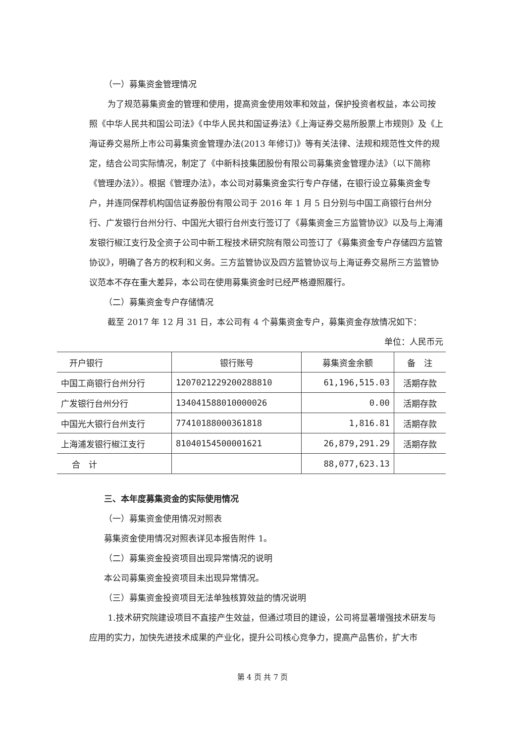（一）募集资金管理情况
为了规范募集资金的管理和使用，提高资金使用效率和效益，保护投资者权益，本公司按照《中华人民共和国公司法》《中华人民共和国证券法》《上海证券交易所股票上市规则》及《上海证券交易所上市公司募集资金管理办法(2013 年修订)》等有关法律、法规和规范性文件的规定，结合公司实际情况，制定了《中新科技集团股份有限公司募集资金管理办法》（以下简称《管理办法》）。根据《管理办法》，本公司对募集资金实行专户存储，在银行设立募集资金专户，并连同保荐机构国信证券股份有限公司于 2016 年 1 月 5 日分别与中国工商银行台州分行、广发银行台州分行、中国光大银行台州支行签订了《募集资金三方监管协议》以及与上海浦发银行椒江支行及全资子公司中新工程技术研究院有限公司签订了《募集资金专户存储四方监管协议》，明确了各方的权利和义务。三方监管协议及四方监管协议与上海证券交易所三方监管协议范本不存在重大差异，本公司在使用募集资金时已经严格遵照履行。
（二）募集资金专户存储情况
截至 2017 年 12 月 31 日，本公司有 4 个募集资金专户，募集资金存放情况如下：
单位：人民币元
| 开户银行 | 银行账号 | 募集资金余额 | 备 注 |
| --- | --- | --- | --- |
| 中国工商银行台州分行 | 1207021229200288810 | 61,196,515.03 | 活期存款 |
| 广发银行台州分行 | 134041588010000026 | 0.00 | 活期存款 |
| 中国光大银行台州支行 | 77410188000361818 | 1,816.81 | 活期存款 |
| 上海浦发银行椒江支行 | 81040154500001621 | 26,879,291.29 | 活期存款 |
| 合 计 | | 88,077,623.13 | |
三、本年度募集资金的实际使用情况
（一）募集资金使用情况对照表
募集资金使用情况对照表详见本报告附件 1。
（二）募集资金投资项目出现异常情况的说明
本公司募集资金投资项目未出现异常情况。
（三）募集资金投资项目无法单独核算效益的情况说明
1.技术研究院建设项目不直接产生效益，但通过项目的建设，公司将显著增强技术研发与应用的实力，加快先进技术成果的产业化，提升公司核心竞争力，提高产品售价，扩大市
第 4 页 共 7 页